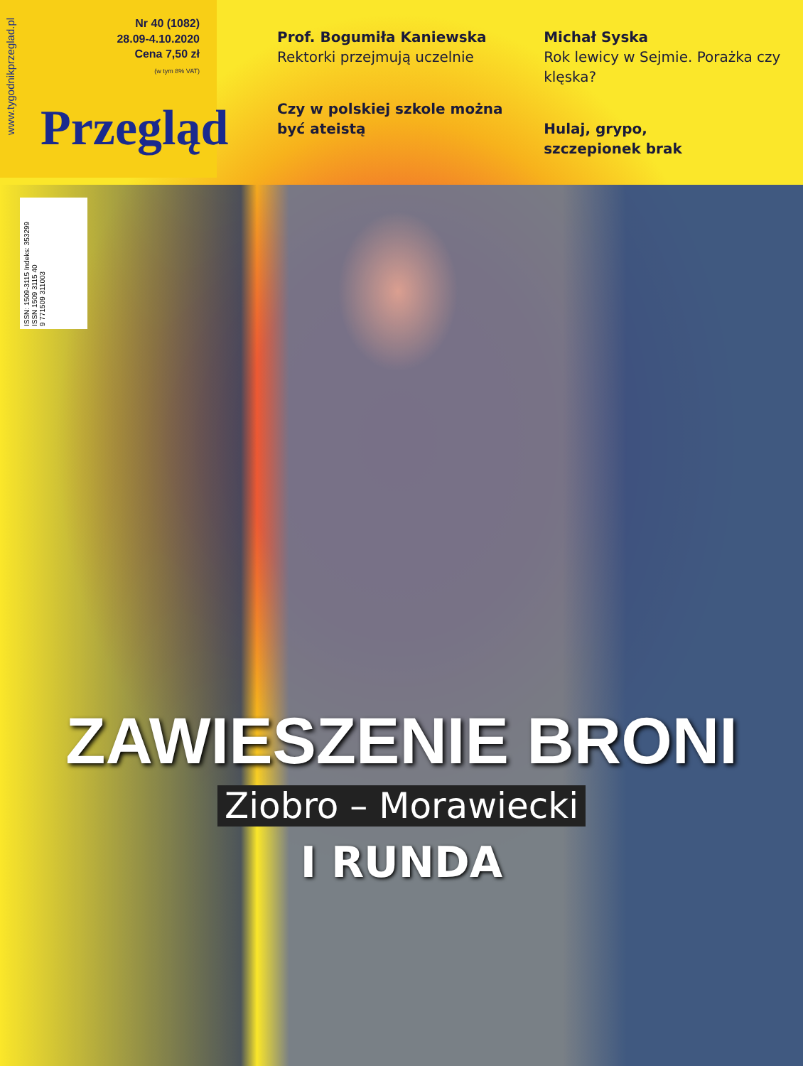www.tygodnikprzeglad.pl
Przegląd
Nr 40 (1082)
28.09-4.10.2020
Cena 7,50 zł
(w tym 8% VAT)
Prof. Bogumiła Kaniewska
Rektorki przejmują uczelnie
Czy w polskiej szkole można być ateistą
Michał Syska
Rok lewicy w Sejmie. Porażka czy klęska?
Hulaj, grypo,
szczepionek brak
ISSN: 1509-3115 Indeks: 353299
ISSN 1509 3115 40
9 771509 311003
ZAWIESZENIE BRONI
Ziobro – Morawiecki
I RUNDA